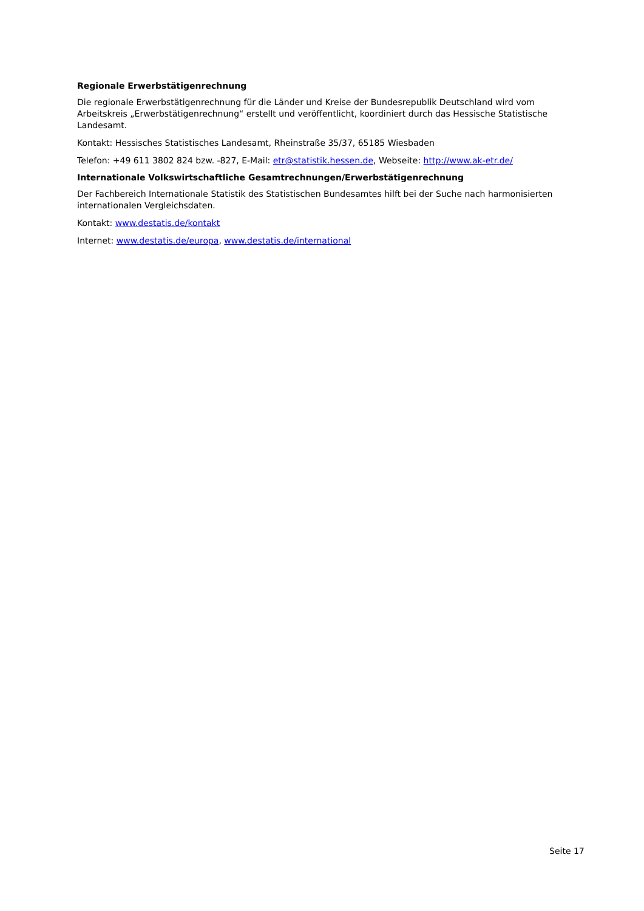Regionale Erwerbstätigenrechnung
Die regionale Erwerbstätigenrechnung für die Länder und Kreise der Bundesrepublik Deutschland wird vom Arbeitskreis „Erwerbstätigenrechnung“ erstellt und veröffentlicht, koordiniert durch das Hessische Statistische Landesamt.
Kontakt: Hessisches Statistisches Landesamt, Rheinstraße 35/37, 65185 Wiesbaden
Telefon: +49 611 3802 824 bzw. -827, E-Mail: etr@statistik.hessen.de, Webseite: http://www.ak-etr.de/
Internationale Volkswirtschaftliche Gesamtrechnungen/Erwerbstätigenrechnung
Der Fachbereich Internationale Statistik des Statistischen Bundesamtes hilft bei der Suche nach harmonisierten internationalen Vergleichsdaten.
Kontakt: www.destatis.de/kontakt
Internet: www.destatis.de/europa, www.destatis.de/international
Seite 17